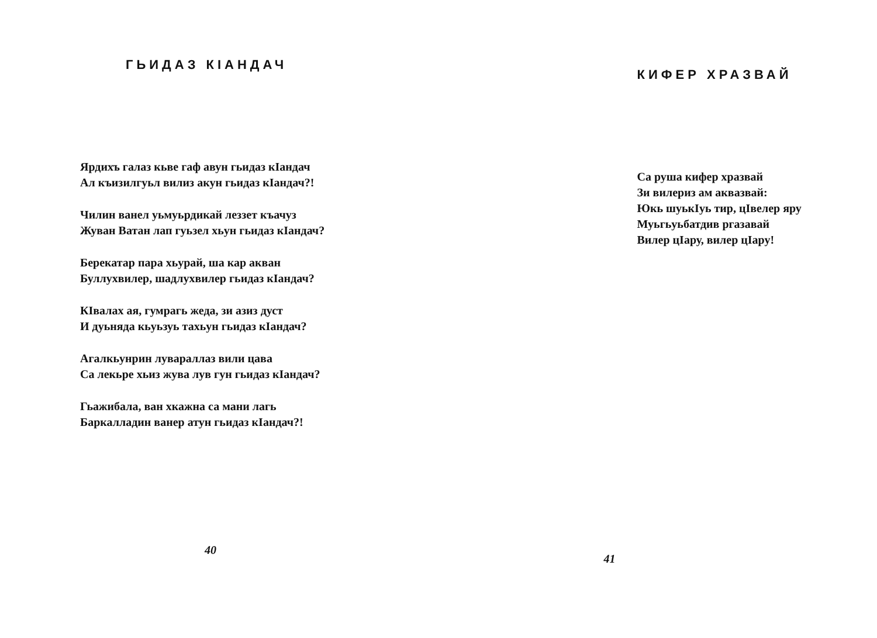ГЬИДАЗ КIАНДАЧ
Ярдихъ галаз кьве гаф авун гьидаз кIандач
Ал къизилгуьл вилиз акун гьидаз кIандач?!
Чилин ванел уьмуьрдикай леззет къачуз
Жуван Ватан лап гуьзел хьун гьидаз кIандач?
Берекатар пара хьурай, ша кар акван
Буллухвилер, шадлухвилер гьидаз кIандач?
КIвалах ая, гумрагь жеда, зи азиз дуст
И дуьняда кьуьзуь тахьун гьидаз кIандач?
Агалкьунрин лувараллаз вили цава
Са лекьре хьиз жува лув гун гьидаз кIандач?
Гьажибала, ван хкажна са мани лагь
Баркалладин ванер атун гьидаз кIандач?!
40
КИФЕР ХРАЗВАЙ
Са руша кифер хразвай
Зи вилериз ам аквазвай:
Юкь шуькIуь тир, цIвелер яру
Муьгьуьбатдив ргазавай
Вилер цIару, вилер цIару!
41